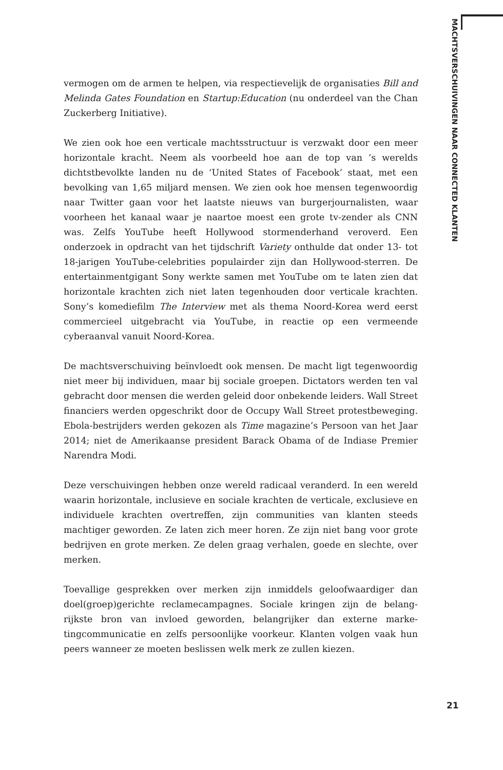MACHTSVERSCHUIVINGEN NAAR CONNECTED KLANTEN
vermogen om de armen te helpen, via respectievelijk de organisaties Bill and Melinda Gates Foundation en Startup:Education (nu onderdeel van the Chan Zuckerberg Initiative).
We zien ook hoe een verticale machtsstructuur is verzwakt door een meer horizontale kracht. Neem als voorbeeld hoe aan de top van ’s werelds dichtstbevolkte landen nu de ‘United States of Facebook’ staat, met een bevolking van 1,65 miljard mensen. We zien ook hoe mensen tegenwoordig naar Twitter gaan voor het laatste nieuws van burger­journalisten, waar voorheen het kanaal waar je naartoe moest een grote tv-zender als CNN was. Zelfs YouTube heeft Hollywood stormenderhand veroverd. Een onderzoek in opdracht van het tijdschrift Variety onthulde dat onder 13- tot 18-jarigen YouTube-celebrities populairder zijn dan Hollywood-sterren. De entertainmentgigant Sony werkte samen met YouTube om te laten zien dat horizontale krachten zich niet laten tegen­houden door verticale krachten. Sony’s komediefilm The Interview met als thema Noord-Korea werd eerst commercieel uitgebracht via YouTube, in reactie op een vermeende cyberaanval vanuit Noord-Korea.
De machtsverschuiving beïnvloedt ook mensen. De macht ligt tegen­woordig niet meer bij individuen, maar bij sociale groepen. Dictators werden ten val gebracht door mensen die werden geleid door onbekende leiders. Wall Street financiers werden opgeschrikt door de Occupy Wall Street protestbeweging. Ebola-bestrijders werden gekozen als Time maga­zine’s Persoon van het Jaar 2014; niet de Amerikaanse president Barack Obama of de Indiase Premier Narendra Modi.
Deze verschuivingen hebben onze wereld radicaal veranderd. In een wereld waarin horizontale, inclusieve en sociale krachten de verticale, exclusieve en individuele krachten overtreffen, zijn communities van klanten steeds machtiger geworden. Ze laten zich meer horen. Ze zijn niet bang voor grote bedrijven en grote merken. Ze delen graag verhalen, goede en slechte, over merken.
Toevallige gesprekken over merken zijn inmiddels geloofwaardiger dan doel(groep)gerichte reclamecampagnes. Sociale kringen zijn de belang­rijkste bron van invloed geworden, belangrijker dan externe marke­tingcommunicatie en zelfs persoonlijke voorkeur. Klanten volgen vaak hun peers wanneer ze moeten beslissen welk merk ze zullen kiezen.
21